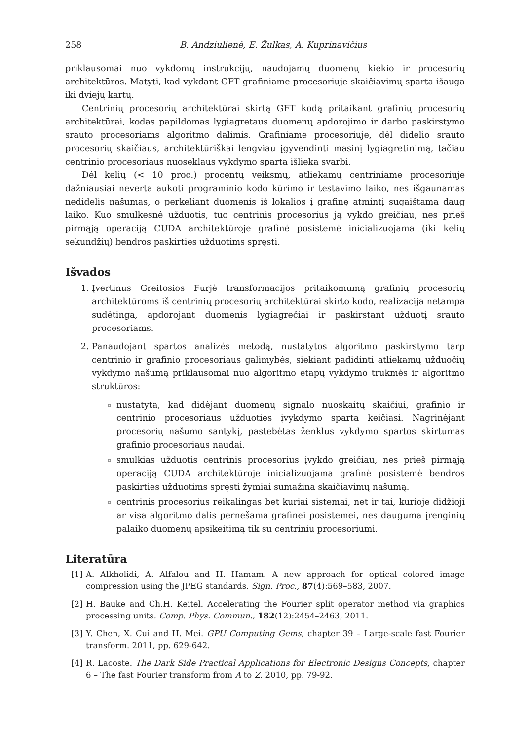258 B. Andziulienė, E. Žulkas, A. Kuprinavičius
priklausomai nuo vykdomų instrukcijų, naudojamų duomenų kiekio ir procesorių architektūros. Matyti, kad vykdant GFT grafiniame procesoriuje skaičiavimų sparta išauga iki dviejų kartų.
Centrinių procesorių architektūrai skirtą GFT kodą pritaikant grafinių procesorių architektūrai, kodas papildomas lygiagretaus duomenų apdorojimo ir darbo paskirstymo srauto procesoriams algoritmo dalimis. Grafiniame procesoriuje, dėl didelio srauto procesorių skaičiaus, architektūriškai lengviau įgyvendinti masinį lygiagretinimą, tačiau centrinio procesoriaus nuoseklaus vykdymo sparta išlieka svarbi.
Dėl kelių (< 10 proc.) procentų veiksmų, atliekamų centriniame procesoriuje dažniausiai neverta aukoti programinio kodo kūrimo ir testavimo laiko, nes išgaunamas nedidelis našumas, o perkeliant duomenis iš lokalios į grafinę atmintį sugaištama daug laiko. Kuo smulkesnė užduotis, tuo centrinis procesorius ją vykdo greičiau, nes prieš pirmąją operaciją CUDA architektūroje grafinė posistemė inicializuojama (iki kelių sekundžių) bendros paskirties užduotims spręsti.
Išvados
1. Įvertinus Greitosios Furjė transformacijos pritaikomumą grafinių procesorių architektūroms iš centrinių procesorių architektūrai skirto kodo, realizacija netampa sudėtinga, apdorojant duomenis lygiagrečiai ir paskirstant užduotį srauto procesoriams.
2. Panaudojant spartos analizės metodą, nustatytos algoritmo paskirstymo tarp centrinio ir grafinio procesoriaus galimybės, siekiant padidinti atliekamų užduočių vykdymo našumą priklausomai nuo algoritmo etapų vykdymo trukmės ir algoritmo struktūros:
nustatyta, kad didėjant duomenų signalo nuoskaitų skaičiui, grafinio ir centrinio procesoriaus užduoties įvykdymo sparta keičiasi. Nagrinėjant procesorių našumo santykį, pastebėtas ženklus vykdymo spartos skirtumas grafinio procesoriaus naudai.
smulkias užduotis centrinis procesorius įvykdo greičiau, nes prieš pirmąją operaciją CUDA architektūroje inicializuojama grafinė posistemė bendros paskirties užduotims spręsti žymiai sumažina skaičiavimų našumą.
centrinis procesorius reikalingas bet kuriai sistemai, net ir tai, kurioje didžioji ar visa algoritmo dalis pernešama grafinei posistemei, nes dauguma įrenginių palaiko duomenų apsikeitimą tik su centriniu procesoriumi.
Literatūra
[1] A. Alkholidi, A. Alfalou and H. Hamam. A new approach for optical colored image compression using the JPEG standards. Sign. Proc., 87(4):569–583, 2007.
[2] H. Bauke and Ch.H. Keitel. Accelerating the Fourier split operator method via graphics processing units. Comp. Phys. Commun., 182(12):2454–2463, 2011.
[3] Y. Chen, X. Cui and H. Mei. GPU Computing Gems, chapter 39 – Large-scale fast Fourier transform. 2011, pp. 629-642.
[4] R. Lacoste. The Dark Side Practical Applications for Electronic Designs Concepts, chapter 6 – The fast Fourier transform from A to Z. 2010, pp. 79-92.